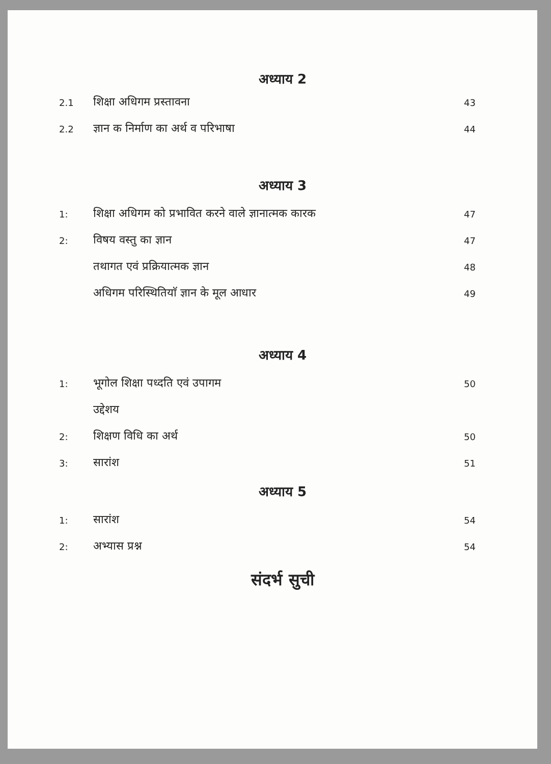अध्याय 2
| 2.1 | शिक्षा अधिगम प्रस्तावना | 43 |
| 2.2 | ज्ञान क निर्माण का अर्थ व परिभाषा | 44 |
अध्याय 3
| 1: | शिक्षा अधिगम को प्रभावित करने वाले ज्ञानात्मक कारक | 47 |
| 2: | विषय वस्तु का ज्ञान | 47 |
| | तथागत एवं प्रक्रियात्मक ज्ञान | 48 |
| | अधिगम परिस्थितियाॅ ज्ञान के मूल आधार | 49 |
अध्याय 4
| 1: | भूगोल शिक्षा पध्दति एवं उपागम | 50 |
| | उद्देशय | |
| 2: | शिक्षण विधि का अर्थ | 50 |
| 3: | सारांश | 51 |
अध्याय 5
| 1: | सारांश | 54 |
| 2: | अभ्यास प्रश्न | 54 |
संदर्भ सुची